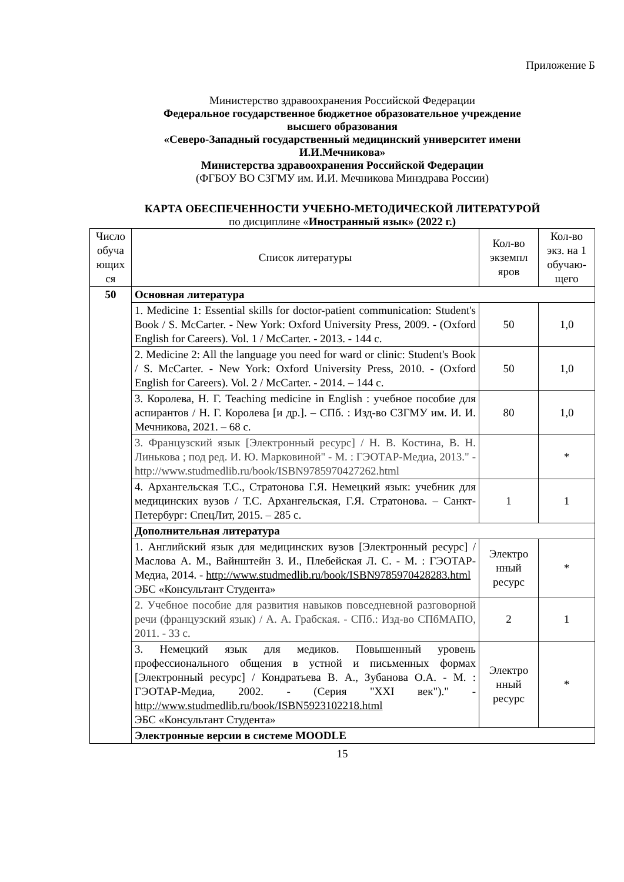Приложение Б
Министерство здравоохранения Российской Федерации
Федеральное государственное бюджетное образовательное учреждение
высшего образования
«Северо-Западный государственный медицинский университет имени
И.И.Мечникова»
Министерства здравоохранения Российской Федерации
(ФГБОУ ВО СЗГМУ им. И.И. Мечникова Минздрава России)
КАРТА ОБЕСПЕЧЕННОСТИ УЧЕБНО-МЕТОДИЧЕСКОЙ ЛИТЕРАТУРОЙ
по дисциплине «Иностранный язык» (2022 г.)
| Число обуча ющих ся | Список литературы | Кол-во экземпл яров | Кол-во экз. на 1 обучаю-щего |
| --- | --- | --- | --- |
| 50 | Основная литература | | |
| | 1. Medicine 1: Essential skills for doctor-patient communication: Student's Book / S. McCarter. - New York: Oxford University Press, 2009. - (Oxford English for Careers). Vol. 1 / McCarter. - 2013. - 144 с. | 50 | 1,0 |
| | 2. Medicine 2: All the language you need for ward or clinic: Student's Book / S. McCarter. - New York: Oxford University Press, 2010. - (Oxford English for Careers). Vol. 2 / McCarter. - 2014. – 144 с. | 50 | 1,0 |
| | 3. Королева, Н. Г. Teaching medicine in English : учебное пособие для аспирантов / Н. Г. Королева [и др.]. – СПб. : Изд-во СЗГМУ им. И. И. Мечникова, 2021. – 68 с. | 80 | 1,0 |
| | 3. Французский язык [Электронный ресурс] / Н. В. Костина, В. Н. Линькова ; под ред. И. Ю. Марковиной" - М. : ГЭОТАР-Медиа, 2013." - http://www.studmedlib.ru/book/ISBN9785970427262.html | | * |
| | 4. Архангельская Т.С., Стратонова Г.Я. Немецкий язык: учебник для медицинских вузов / Т.С. Архангельская, Г.Я. Стратонова. – Санкт-Петербург: СпецЛит, 2015. – 285 с. | 1 | 1 |
| | Дополнительная литература | | |
| | 1. Английский язык для медицинских вузов [Электронный ресурс] / Маслова А. М., Вайнштейн З. И., Плебейская Л. С. - М. : ГЭОТАР-Медиа, 2014. - http://www.studmedlib.ru/book/ISBN9785970428283.html ЭБС «Консультант Студента» | Электро нный ресурс | * |
| | 2. Учебное пособие для развития навыков повседневной разговорной речи (французский язык) / А. А. Грабская. - СПб.: Изд-во СПбМАПО, 2011. - 33 с. | 2 | 1 |
| | 3. Немецкий язык для медиков. Повышенный уровень профессионального общения в устной и письменных формах [Электронный ресурс] / Кондратьева В. А., Зубанова О.А. - М. : ГЭОТАР-Медиа, 2002. - (Серия "XXI век")." - http://www.studmedlib.ru/book/ISBN5923102218.html ЭБС «Консультант Студента» | Электро нный ресурс | * |
| | Электронные версии в системе MOODLE | | |
15